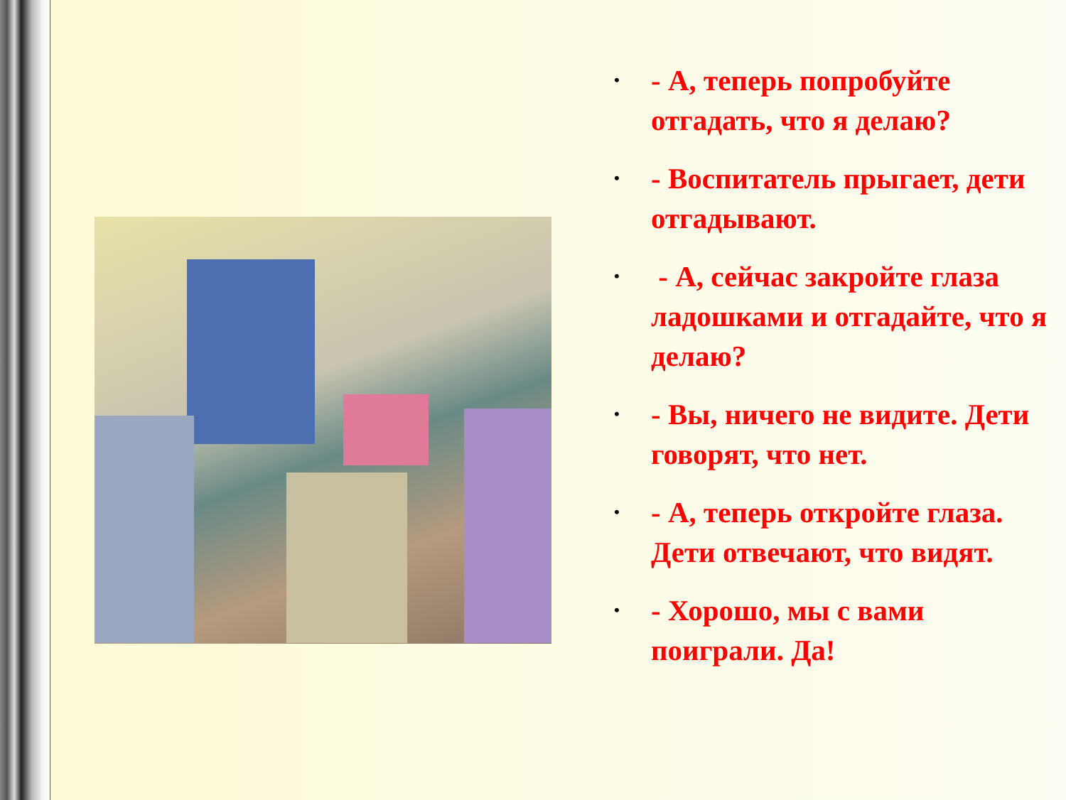• - А, теперь попробуйте отгадать, что я делаю?
• - Воспитатель прыгает, дети отгадывают.
• - А, сейчас закройте глаза ладошками и отгадайте, что я делаю?
• - Вы, ничего не видите. Дети говорят, что нет.
• - А, теперь откройте глаза. Дети отвечают, что видят.
• - Хорошо, мы с вами поиграли. Да!